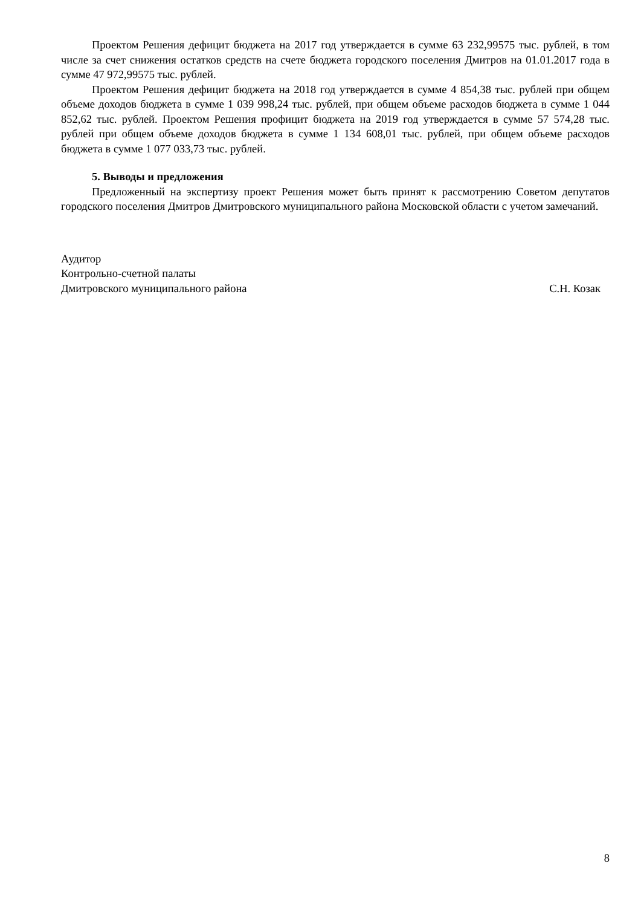Проектом Решения дефицит бюджета на 2017 год утверждается в сумме 63 232,99575 тыс. рублей, в том числе за счет снижения остатков средств на счете бюджета городского поселения Дмитров на 01.01.2017 года в сумме 47 972,99575 тыс. рублей.
Проектом Решения дефицит бюджета на 2018 год утверждается в сумме 4 854,38 тыс. рублей при общем объеме доходов бюджета в сумме 1 039 998,24 тыс. рублей, при общем объеме расходов бюджета в сумме 1 044 852,62 тыс. рублей. Проектом Решения профицит бюджета на 2019 год утверждается в сумме 57 574,28 тыс. рублей при общем объеме доходов бюджета в сумме 1 134 608,01 тыс. рублей, при общем объеме расходов бюджета в сумме 1 077 033,73 тыс. рублей.
5. Выводы и предложения
Предложенный на экспертизу проект Решения может быть принят к рассмотрению Советом депутатов городского поселения Дмитров Дмитровского муниципального района Московской области с учетом замечаний.
Аудитор
Контрольно-счетной палаты
Дмитровского муниципального района С.Н. Козак
8